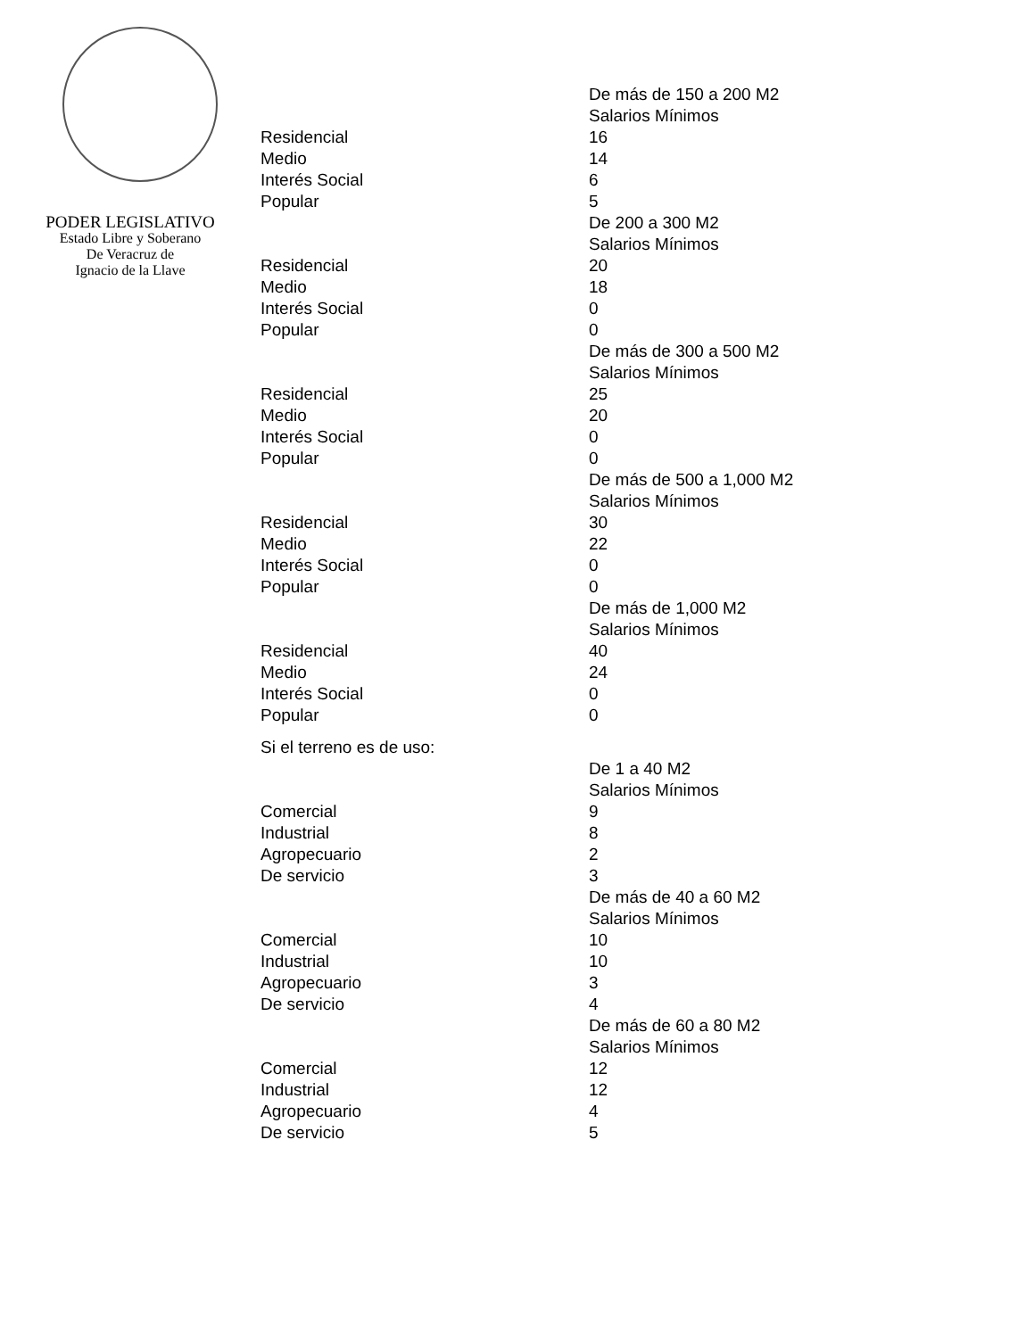PODER LEGISLATIVO
Estado Libre y Soberano
De Veracruz de
Ignacio de la Llave
| | De más de 150 a 200 M2 |
| | Salarios Mínimos |
| Residencial | 16 |
| Medio | 14 |
| Interés Social | 6 |
| Popular | 5 |
| | De 200 a 300 M2 |
| | Salarios Mínimos |
| Residencial | 20 |
| Medio | 18 |
| Interés Social | 0 |
| Popular | 0 |
| | De más de 300 a 500 M2 |
| | Salarios Mínimos |
| Residencial | 25 |
| Medio | 20 |
| Interés Social | 0 |
| Popular | 0 |
| | De más de 500 a 1,000 M2 |
| | Salarios Mínimos |
| Residencial | 30 |
| Medio | 22 |
| Interés Social | 0 |
| Popular | 0 |
| | De más de 1,000 M2 |
| | Salarios Mínimos |
| Residencial | 40 |
| Medio | 24 |
| Interés Social | 0 |
| Popular | 0 |
| Si el terreno es de uso: | |
| | De 1 a 40 M2 |
| | Salarios Mínimos |
| Comercial | 9 |
| Industrial | 8 |
| Agropecuario | 2 |
| De servicio | 3 |
| | De más de 40 a 60 M2 |
| | Salarios Mínimos |
| Comercial | 10 |
| Industrial | 10 |
| Agropecuario | 3 |
| De servicio | 4 |
| | De más de 60 a 80 M2 |
| | Salarios Mínimos |
| Comercial | 12 |
| Industrial | 12 |
| Agropecuario | 4 |
| De servicio | 5 |